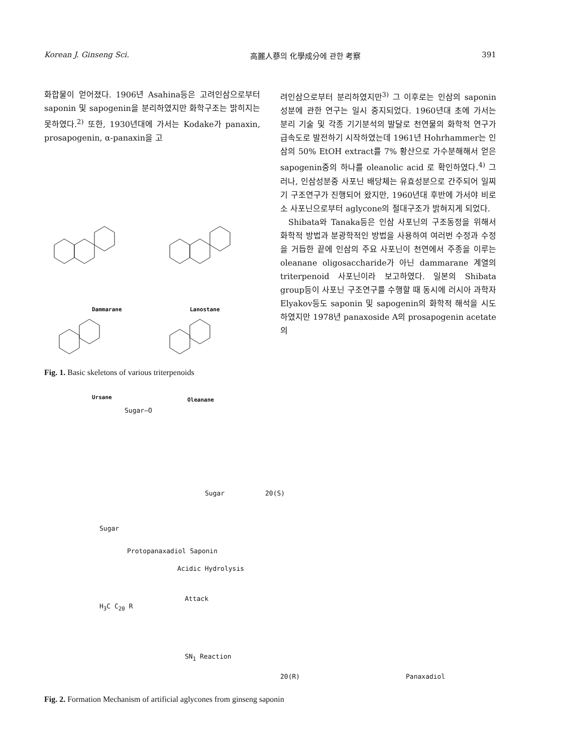Korean J. Ginseng Sci. 高麗人蔘의 化學成分에 관한 考察 391
화합물이 얻어졌다. 1906년 Asahina등은 고려인삼으로부터 saponin 및 sapogenin을 분리하였지만 화학구조는 밝히지는 못하였다.<sup>2)</sup> 또한, 1930년대에 가서는 Kodake가 panaxin, prosapogenin, α-panaxin을 고
Dammarane Lanostane
Ursane Oleanane
Fig. 1. Basic skeletons of various triterpenoids
려인삼으로부터 분리하였지만<sup>3)</sup> 그 이후로는 인삼의 saponin성분에 관한 연구는 일시 중지되었다. 1960년대 초에 가서는 분리 기술 및 각종 기기분석의 발달로 천연물의 화학적 연구가 급속도로 발전하기 시작하였는데 1961년 Hohrhammer는 인삼의 50% EtOH extract를 7% 황산으로 가수분해해서 얻은 sapogenin중의 하나를 oleanolic acid 로 확인하였다.<sup>4)</sup> 그러나, 인삼성분중 사포닌 배당체는 유효성분으로 간주되어 일찌기 구조연구가 진행되어 왔지만, 1960년대 후반에 가서야 비로소 사포닌으로부터 aglycone의 절대구조가 밝혀지게 되었다.
Shibata와 Tanaka등은 인삼 사포닌의 구조동정을 위해서 화학적 방법과 분광학적인 방법을 사용하여 여러번 수정과 수정을 거듭한 끝에 인삼의 주요 사포닌이 천연에서 주종을 이루는 oleanane oligosaccharide가 아닌 dammarane 계열의 triterpenoid 사포닌이라 보고하였다. 일본의 Shibata group등이 사포닌 구조연구를 수행할 때 동시에 러시아 과학자 Elyakov등도 saponin 및 sapogenin의 화학적 해석을 시도하였지만 1978년 panaxoside A의 prosapogenin acetate의
Sugar—O
Acidic Hydrolysis
Sugar
Sugar
Protopanaxadiol Saponin
20(S)
Attack
SN<sub>1</sub> Reaction
H<sub>3</sub>C C<sub>20</sub> R
20(R) Panaxadiol
Fig. 2. Formation Mechanism of artificial aglycones from ginseng saponin